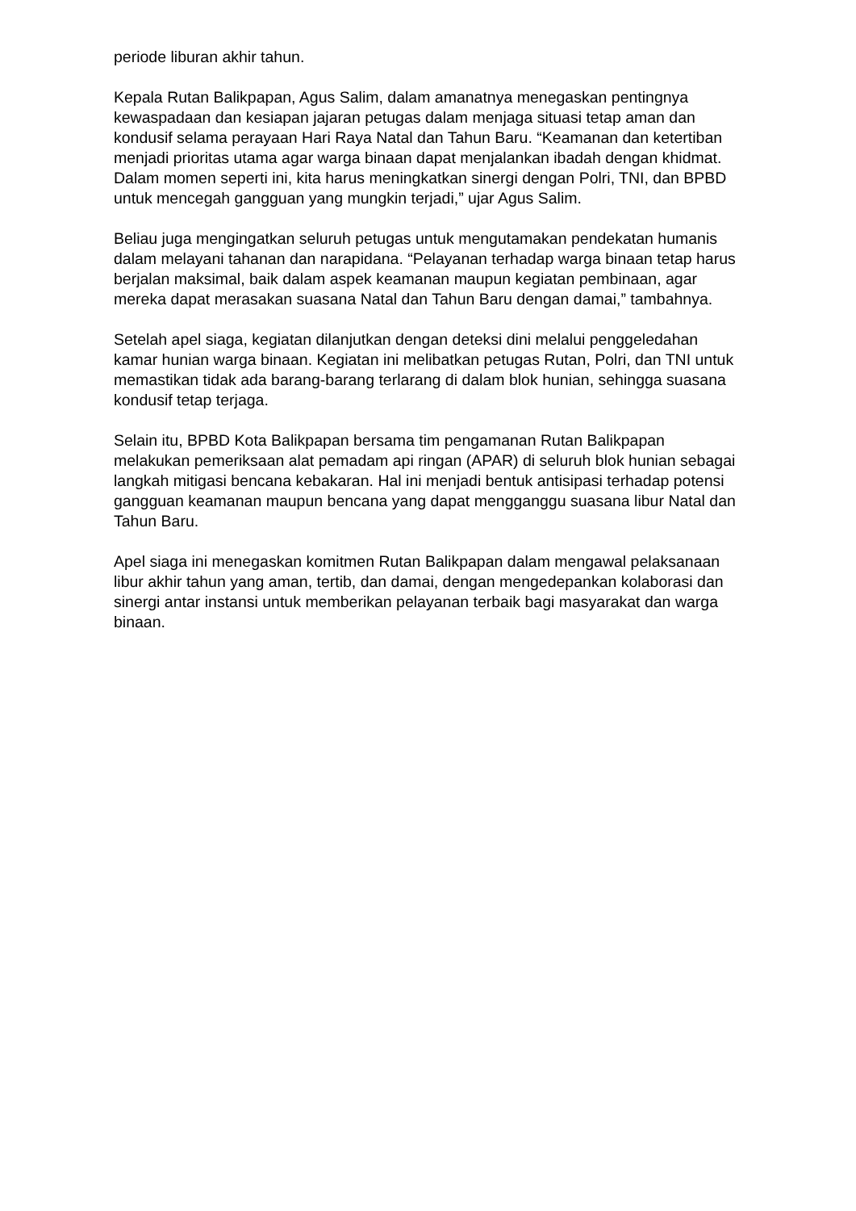periode liburan akhir tahun.
Kepala Rutan Balikpapan, Agus Salim, dalam amanatnya menegaskan pentingnya kewaspadaan dan kesiapan jajaran petugas dalam menjaga situasi tetap aman dan kondusif selama perayaan Hari Raya Natal dan Tahun Baru. “Keamanan dan ketertiban menjadi prioritas utama agar warga binaan dapat menjalankan ibadah dengan khidmat. Dalam momen seperti ini, kita harus meningkatkan sinergi dengan Polri, TNI, dan BPBD untuk mencegah gangguan yang mungkin terjadi,” ujar Agus Salim.
Beliau juga mengingatkan seluruh petugas untuk mengutamakan pendekatan humanis dalam melayani tahanan dan narapidana. “Pelayanan terhadap warga binaan tetap harus berjalan maksimal, baik dalam aspek keamanan maupun kegiatan pembinaan, agar mereka dapat merasakan suasana Natal dan Tahun Baru dengan damai,” tambahnya.
Setelah apel siaga, kegiatan dilanjutkan dengan deteksi dini melalui penggeledahan kamar hunian warga binaan. Kegiatan ini melibatkan petugas Rutan, Polri, dan TNI untuk memastikan tidak ada barang-barang terlarang di dalam blok hunian, sehingga suasana kondusif tetap terjaga.
Selain itu, BPBD Kota Balikpapan bersama tim pengamanan Rutan Balikpapan melakukan pemeriksaan alat pemadam api ringan (APAR) di seluruh blok hunian sebagai langkah mitigasi bencana kebakaran. Hal ini menjadi bentuk antisipasi terhadap potensi gangguan keamanan maupun bencana yang dapat mengganggu suasana libur Natal dan Tahun Baru.
Apel siaga ini menegaskan komitmen Rutan Balikpapan dalam mengawal pelaksanaan libur akhir tahun yang aman, tertib, dan damai, dengan mengedepankan kolaborasi dan sinergi antar instansi untuk memberikan pelayanan terbaik bagi masyarakat dan warga binaan.